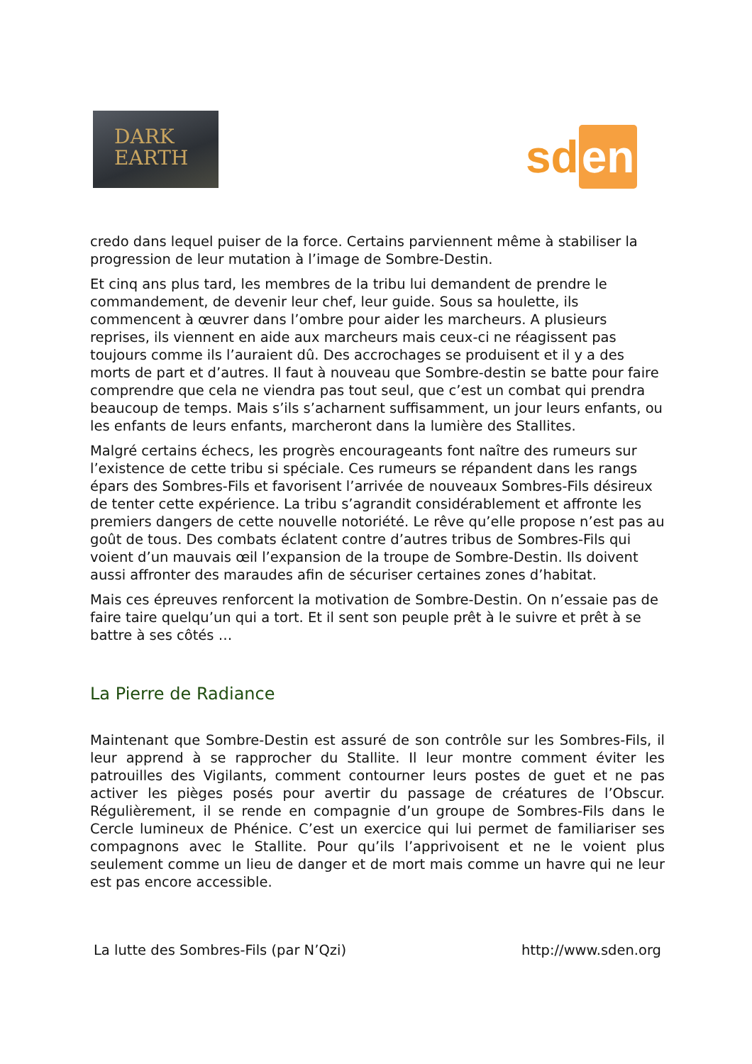DARK
EARTH
sd en
credo dans lequel puiser de la force. Certains parviennent même à stabiliser la progression de leur mutation à l’image de Sombre-Destin.
Et cinq ans plus tard, les membres de la tribu lui demandent de prendre le commandement, de devenir leur chef, leur guide. Sous sa houlette, ils commencent à œuvrer dans l’ombre pour aider les marcheurs. A plusieurs reprises, ils viennent en aide aux marcheurs mais ceux-ci ne réagissent pas toujours comme ils l’auraient dû. Des accrochages se produisent et il y a des morts de part et d’autres. Il faut à nouveau que Sombre-destin se batte pour faire comprendre que cela ne viendra pas tout seul, que c’est un combat qui prendra beaucoup de temps. Mais s’ils s’acharnent suffisamment, un jour leurs enfants, ou les enfants de leurs enfants, marcheront dans la lumière des Stallites.
Malgré certains échecs, les progrès encourageants font naître des rumeurs sur l’existence de cette tribu si spéciale. Ces rumeurs se répandent dans les rangs épars des Sombres-Fils et favorisent l’arrivée de nouveaux Sombres-Fils désireux de tenter cette expérience. La tribu s’agrandit considérablement et affronte les premiers dangers de cette nouvelle notoriété. Le rêve qu’elle propose n’est pas au goût de tous. Des combats éclatent contre d’autres tribus de Sombres-Fils qui voient d’un mauvais œil l’expansion de la troupe de Sombre-Destin. Ils doivent aussi affronter des maraudes afin de sécuriser certaines zones d’habitat.
Mais ces épreuves renforcent la motivation de Sombre-Destin. On n’essaie pas de faire taire quelqu’un qui a tort. Et il sent son peuple prêt à le suivre et prêt à se battre à ses côtés …
La Pierre de Radiance
Maintenant que Sombre-Destin est assuré de son contrôle sur les Sombres-Fils, il leur apprend à se rapprocher du Stallite. Il leur montre comment éviter les patrouilles des Vigilants, comment contourner leurs postes de guet et ne pas activer les pièges posés pour avertir du passage de créatures de l’Obscur. Régulièrement, il se rende en compagnie d’un groupe de Sombres-Fils dans le Cercle lumineux de Phénice. C’est un exercice qui lui permet de familiariser ses compagnons avec le Stallite. Pour qu’ils l’apprivoisent et ne le voient plus seulement comme un lieu de danger et de mort mais comme un havre qui ne leur est pas encore accessible.
La lutte des Sombres-Fils (par N’Qzi) http://www.sden.org